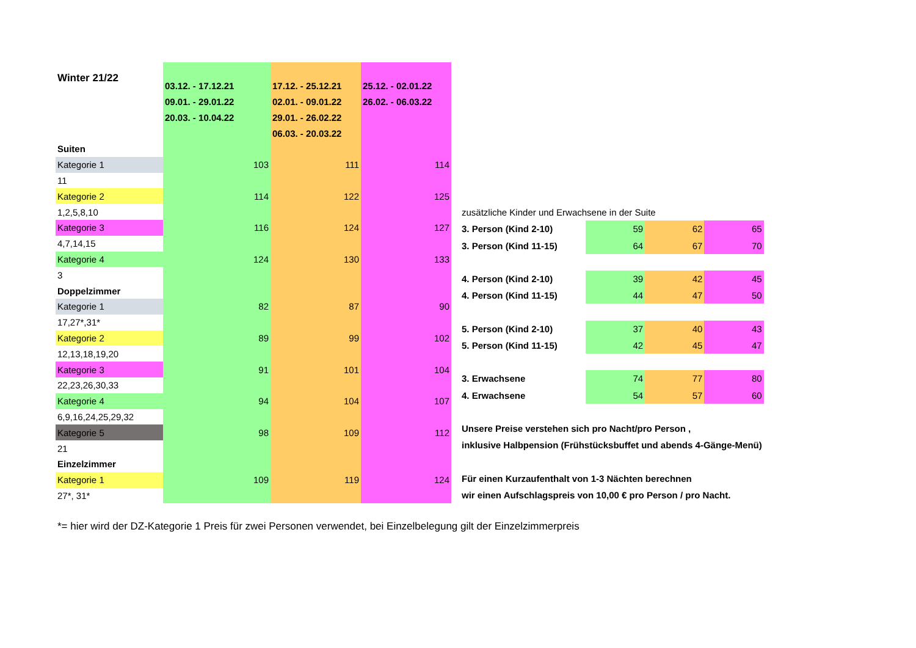| Winter 21/22 | | | |
| | 03.12. - 17.12.21 | 17.12. - 25.12.21 | 25.12. - 02.01.22 |
| | 09.01. - 29.01.22 | 02.01. - 09.01.22 | 26.02. - 06.03.22 |
| | 20.03. - 10.04.22 | 29.01. - 26.02.22 | |
| | | 06.03. - 20.03.22 | |
| Suiten | | | |
| Kategorie 1 | 103 | 111 | 114 |
| 11 | | | |
| Kategorie 2 | 114 | 122 | 125 |
| 1,2,5,8,10 | | | |
| Kategorie 3 | 116 | 124 | 127 |
| 4,7,14,15 | | | |
| Kategorie 4 | 124 | 130 | 133 |
| 3 | | | |
| Doppelzimmer | | | |
| Kategorie 1 | 82 | 87 | 90 |
| 17,27*,31* | | | |
| Kategorie 2 | 89 | 99 | 102 |
| 12,13,18,19,20 | | | |
| Kategorie 3 | 91 | 101 | 104 |
| 22,23,26,30,33 | | | |
| Kategorie 4 | 94 | 104 | 107 |
| 6,9,16,24,25,29,32 | | | |
| Kategorie 5 | 98 | 109 | 112 |
| 21 | | | |
| Einzelzimmer | | | |
| Kategorie 1 | 109 | 119 | 124 |
| 27*, 31* | | | |
| zusätzliche Kinder und Erwachsene in der Suite | | | |
| 3. Person (Kind 2-10) | 59 | 62 | 65 |
| 3. Person (Kind 11-15) | 64 | 67 | 70 |
| 4. Person (Kind 2-10) | 39 | 42 | 45 |
| 4. Person (Kind 11-15) | 44 | 47 | 50 |
| 5. Person (Kind 2-10) | 37 | 40 | 43 |
| 5. Person (Kind 11-15) | 42 | 45 | 47 |
| 3. Erwachsene | 74 | 77 | 80 |
| 4. Erwachsene | 54 | 57 | 60 |
| Unsere Preise verstehen sich pro Nacht/pro Person , | | | |
| inklusive Halbpension (Frühstücksbuffet und abends 4-Gänge-Menü) | | | |
| Für einen Kurzaufenthalt von 1-3 Nächten berechnen | | | |
| wir einen Aufschlagspreis von 10,00 € pro Person / pro Nacht. | | | |
*= hier wird der DZ-Kategorie 1 Preis für zwei Personen verwendet, bei Einzelbelegung gilt der Einzelzimmerpreis